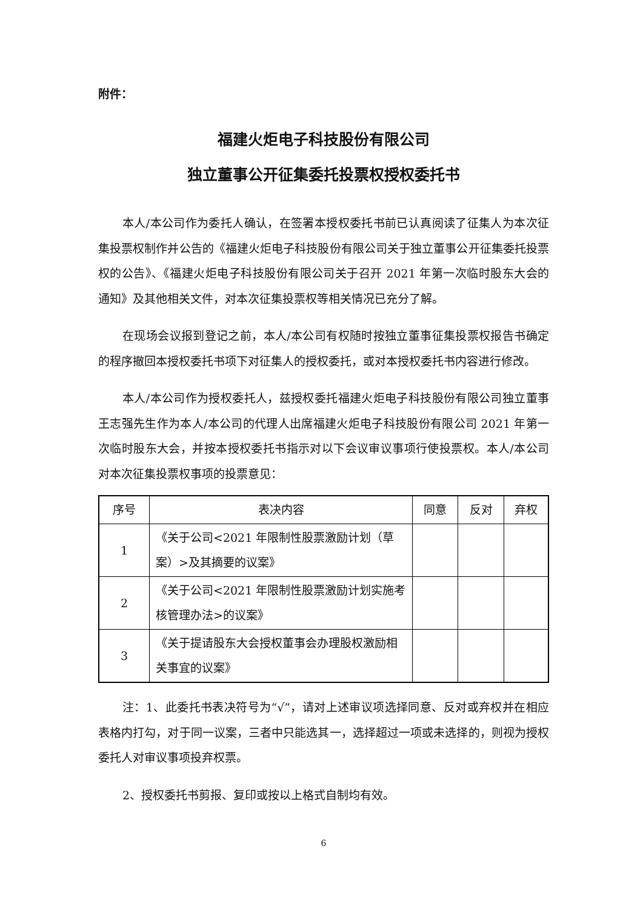附件：
福建火炬电子科技股份有限公司
独立董事公开征集委托投票权授权委托书
本人/本公司作为委托人确认，在签署本授权委托书前已认真阅读了征集人为本次征集投票权制作并公告的《福建火炬电子科技股份有限公司关于独立董事公开征集委托投票权的公告》、《福建火炬电子科技股份有限公司关于召开 2021 年第一次临时股东大会的通知》及其他相关文件，对本次征集投票权等相关情况已充分了解。
在现场会议报到登记之前，本人/本公司有权随时按独立董事征集投票权报告书确定的程序撤回本授权委托书项下对征集人的授权委托，或对本授权委托书内容进行修改。
本人/本公司作为授权委托人，兹授权委托福建火炬电子科技股份有限公司独立董事王志强先生作为本人/本公司的代理人出席福建火炬电子科技股份有限公司 2021 年第一次临时股东大会，并按本授权委托书指示对以下会议审议事项行使投票权。本人/本公司对本次征集投票权事项的投票意见：
| 序号 | 表决内容 | 同意 | 反对 | 弃权 |
| --- | --- | --- | --- | --- |
| 1 | 《关于公司<2021 年限制性股票激励计划（草案）>及其摘要的议案》 | | | |
| 2 | 《关于公司<2021 年限制性股票激励计划实施考核管理办法>的议案》 | | | |
| 3 | 《关于提请股东大会授权董事会办理股权激励相关事宜的议案》 | | | |
注：1、此委托书表决符号为“√”，请对上述审议项选择同意、反对或弃权并在相应表格内打勾，对于同一议案，三者中只能选其一，选择超过一项或未选择的，则视为授权委托人对审议事项投弃权票。
2、授权委托书剪报、复印或按以上格式自制均有效。
6